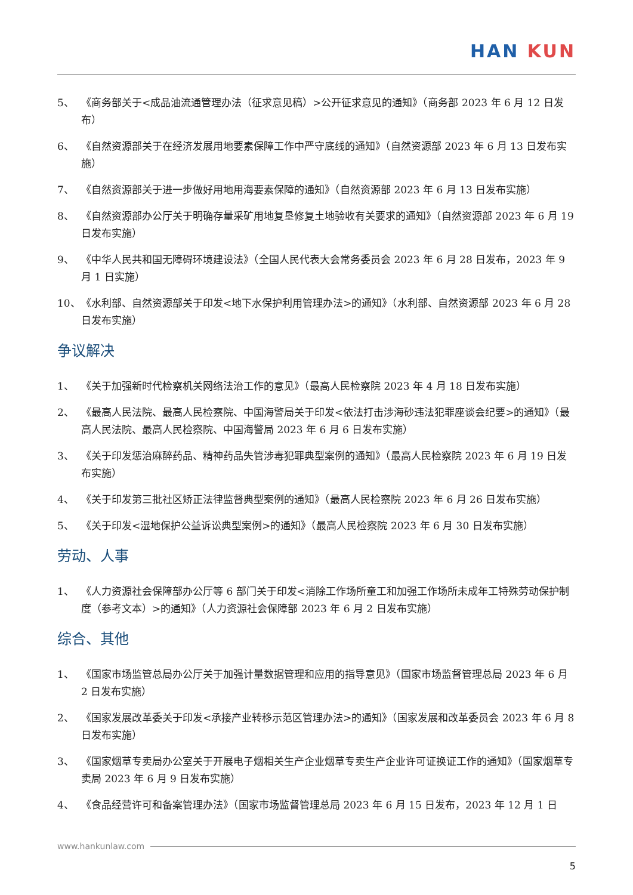HAN KUN
5、 《商务部关于<成品油流通管理办法（征求意见稿）>公开征求意见的通知》（商务部 2023 年 6 月 12 日发布）
6、 《自然资源部关于在经济发展用地要素保障工作中严守底线的通知》（自然资源部 2023 年 6 月 13 日发布实施）
7、 《自然资源部关于进一步做好用地用海要素保障的通知》（自然资源部 2023 年 6 月 13 日发布实施）
8、 《自然资源部办公厅关于明确存量采矿用地复垦修复土地验收有关要求的通知》（自然资源部 2023 年 6 月 19 日发布实施）
9、 《中华人民共和国无障碍环境建设法》（全国人民代表大会常务委员会 2023 年 6 月 28 日发布，2023 年 9 月 1 日实施）
10、 《水利部、自然资源部关于印发<地下水保护利用管理办法>的通知》（水利部、自然资源部 2023 年 6 月 28 日发布实施）
争议解决
1、 《关于加强新时代检察机关网络法治工作的意见》（最高人民检察院 2023 年 4 月 18 日发布实施）
2、 《最高人民法院、最高人民检察院、中国海警局关于印发<依法打击涉海砂违法犯罪座谈会纪要>的通知》（最高人民法院、最高人民检察院、中国海警局 2023 年 6 月 6 日发布实施）
3、 《关于印发惩治麻醉药品、精神药品失管涉毒犯罪典型案例的通知》（最高人民检察院 2023 年 6 月 19 日发布实施）
4、 《关于印发第三批社区矫正法律监督典型案例的通知》（最高人民检察院 2023 年 6 月 26 日发布实施）
5、 《关于印发<湿地保护公益诉讼典型案例>的通知》（最高人民检察院 2023 年 6 月 30 日发布实施）
劳动、人事
1、 《人力资源社会保障部办公厅等 6 部门关于印发<消除工作场所童工和加强工作场所未成年工特殊劳动保护制度（参考文本）>的通知》（人力资源社会保障部 2023 年 6 月 2 日发布实施）
综合、其他
1、 《国家市场监管总局办公厅关于加强计量数据管理和应用的指导意见》（国家市场监督管理总局 2023 年 6 月 2 日发布实施）
2、 《国家发展改革委关于印发<承接产业转移示范区管理办法>的通知》（国家发展和改革委员会 2023 年 6 月 8 日发布实施）
3、 《国家烟草专卖局办公室关于开展电子烟相关生产企业烟草专卖生产企业许可证换证工作的通知》（国家烟草专卖局 2023 年 6 月 9 日发布实施）
4、 《食品经营许可和备案管理办法》（国家市场监督管理总局 2023 年 6 月 15 日发布，2023 年 12 月 1 日
www.hankunlaw.com
5